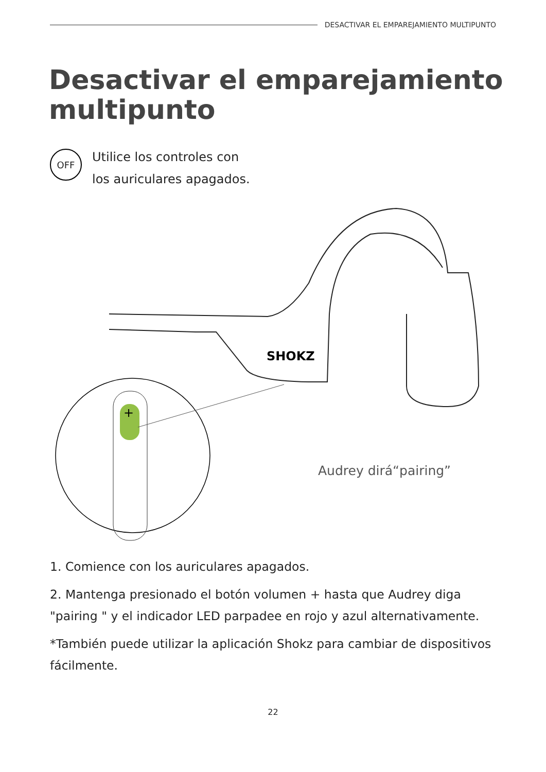DESACTIVAR EL EMPAREJAMIENTO MULTIPUNTO
Desactivar el emparejamiento
multipunto
OFF
Utilice los controles con
los auriculares apagados.
SHOKZ
+
Audrey dirá“pairing”
1. Comience con los auriculares apagados.
2. Mantenga presionado el botón volumen + hasta que Audrey diga "pairing " y el indicador LED parpadee en rojo y azul alternativamente.
*También puede utilizar la aplicación Shokz para cambiar de dispositivos fácilmente.
22